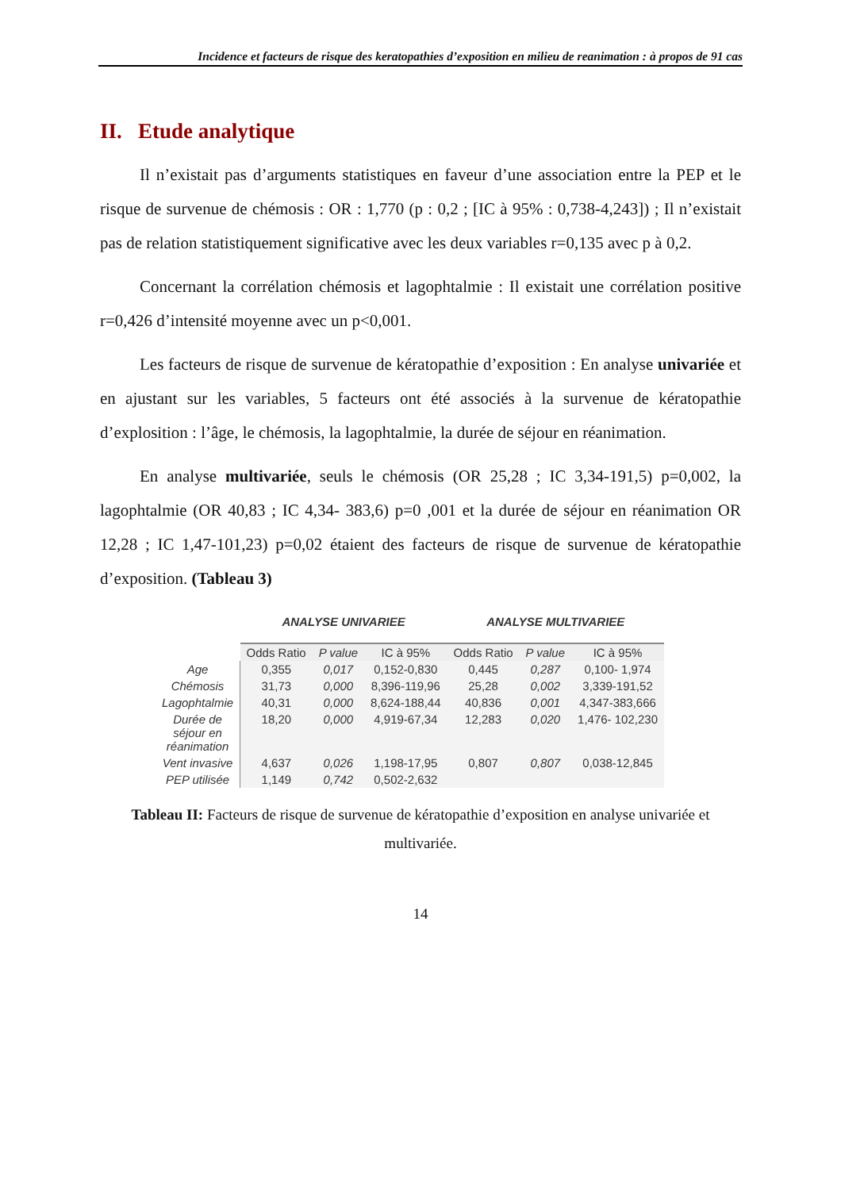Incidence et facteurs de risque des keratopathies d’exposition en milieu de reanimation : à propos de 91 cas
II. Etude analytique
Il n’existait pas d’arguments statistiques en faveur d’une association entre la PEP et le risque de survenue de chémosis : OR : 1,770 (p : 0,2 ; [IC à 95% : 0,738-4,243]) ; Il n’existait pas de relation statistiquement significative avec les deux variables r=0,135 avec p à 0,2.
Concernant la corrélation chémosis et lagophtalmie : Il existait une corrélation positive r=0,426 d’intensité moyenne avec un p<0,001.
Les facteurs de risque de survenue de kératopathie d’exposition : En analyse univariée et en ajustant sur les variables, 5 facteurs ont été associés à la survenue de kératopathie d’explosition : l’âge, le chémosis, la lagophtalmie, la durée de séjour en réanimation.
En analyse multivariée, seuls le chémosis (OR 25,28 ; IC 3,34-191,5) p=0,002, la lagophtalmie (OR 40,83 ; IC 4,34- 383,6) p=0 ,001 et la durée de séjour en réanimation OR 12,28 ; IC 1,47-101,23) p=0,02 étaient des facteurs de risque de survenue de kératopathie d’exposition. (Tableau 3)
| | ANALYSE UNIVARIEE | | | ANALYSE MULTIVARIEE | | |
| --- | --- | --- | --- | --- | --- | --- |
| | Odds Ratio | P value | IC à 95% | Odds Ratio | P value | IC à 95% |
| Age | 0,355 | 0,017 | 0,152-0,830 | 0,445 | 0,287 | 0,100- 1,974 |
| Chémosis | 31,73 | 0,000 | 8,396-119,96 | 25,28 | 0,002 | 3,339-191,52 |
| Lagophtalmie | 40,31 | 0,000 | 8,624-188,44 | 40,836 | 0,001 | 4,347-383,666 |
| Durée de séjour en réanimation | 18,20 | 0,000 | 4,919-67,34 | 12,283 | 0,020 | 1,476- 102,230 |
| Vent invasive | 4,637 | 0,026 | 1,198-17,95 | 0,807 | 0,807 | 0,038-12,845 |
| PEP utilisée | 1,149 | 0,742 | 0,502-2,632 | | | |
Tableau II: Facteurs de risque de survenue de kératopathie d’exposition en analyse univariée et multivariée.
14